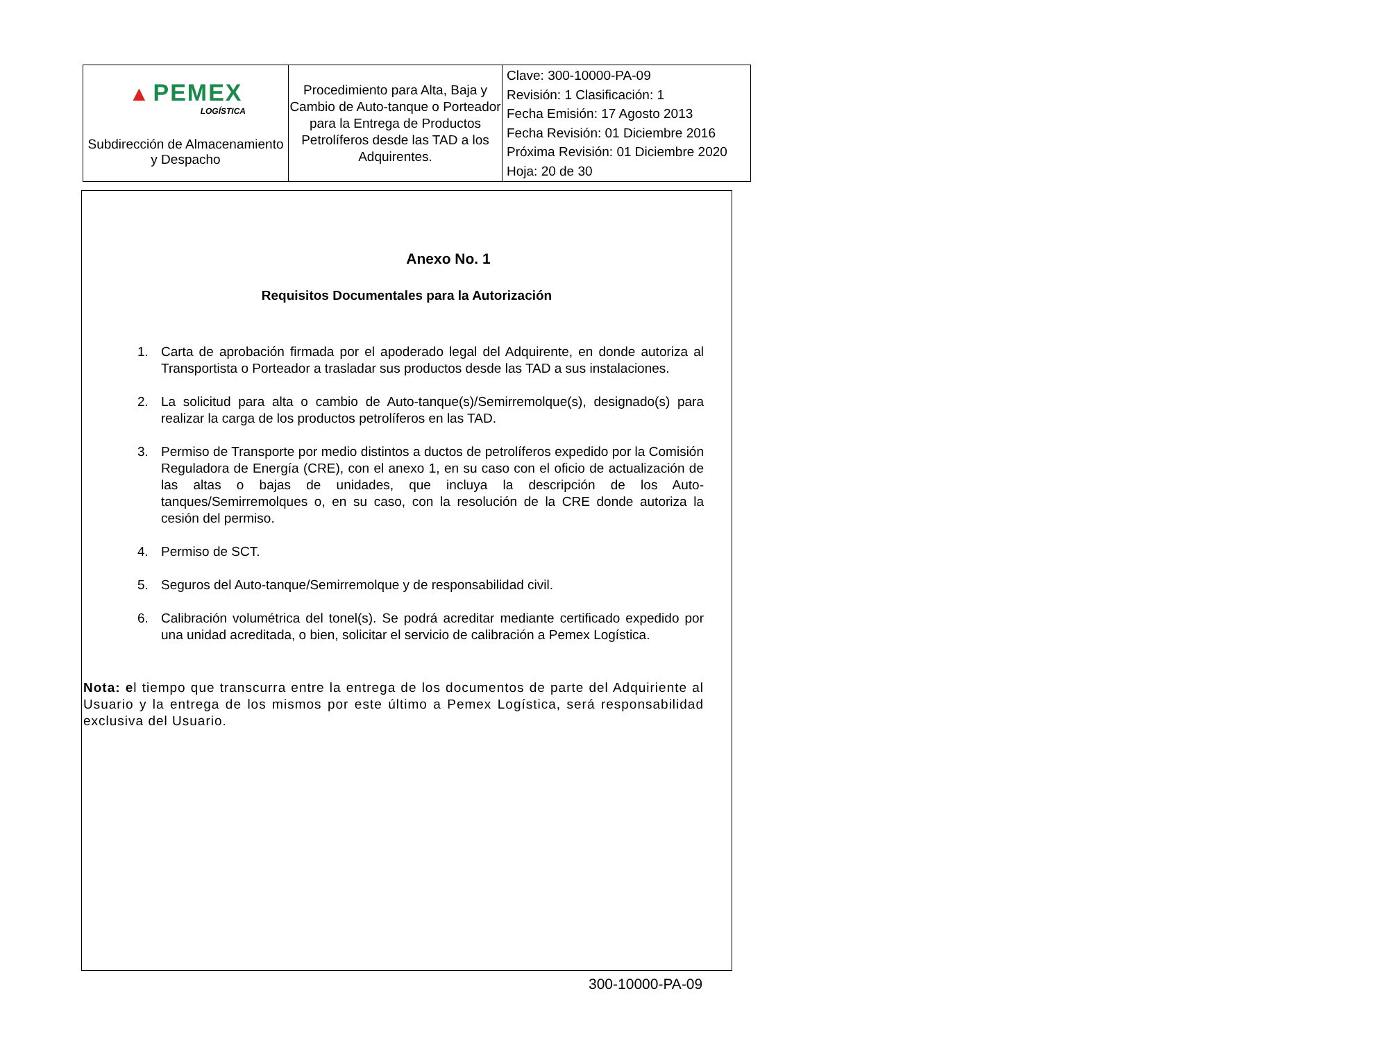| ▲ PEMEX LOGÍSTICA Subdirección de Almacenamiento y Despacho | Procedimiento para Alta, Baja y Cambio de Auto-tanque o Porteador para la Entrega de Productos Petrolíferos desde las TAD a los Adquirentes. | Clave: 300-10000-PA-09 Revisión: 1 Clasificación: 1 Fecha Emisión: 17 Agosto 2013 Fecha Revisión: 01 Diciembre 2016 Próxima Revisión: 01 Diciembre 2020 Hoja: 20 de 30 |
Anexo No. 1
Requisitos Documentales para la Autorización
1. Carta de aprobación firmada por el apoderado legal del Adquirente, en donde autoriza al Transportista o Porteador a trasladar sus productos desde las TAD a sus instalaciones.
2. La solicitud para alta o cambio de Auto-tanque(s)/Semirremolque(s), designado(s) para realizar la carga de los productos petrolíferos en las TAD.
3. Permiso de Transporte por medio distintos a ductos de petrolíferos expedido por la Comisión Reguladora de Energía (CRE), con el anexo 1, en su caso con el oficio de actualización de las altas o bajas de unidades, que incluya la descripción de los Auto-tanques/Semirremolques o, en su caso, con la resolución de la CRE donde autoriza la cesión del permiso.
4. Permiso de SCT.
5. Seguros del Auto-tanque/Semirremolque y de responsabilidad civil.
6. Calibración volumétrica del tonel(s). Se podrá acreditar mediante certificado expedido por una unidad acreditada, o bien, solicitar el servicio de calibración a Pemex Logística.
Nota: el tiempo que transcurra entre la entrega de los documentos de parte del Adquiriente al Usuario y la entrega de los mismos por este último a Pemex Logística, será responsabilidad exclusiva del Usuario.
300-10000-PA-09